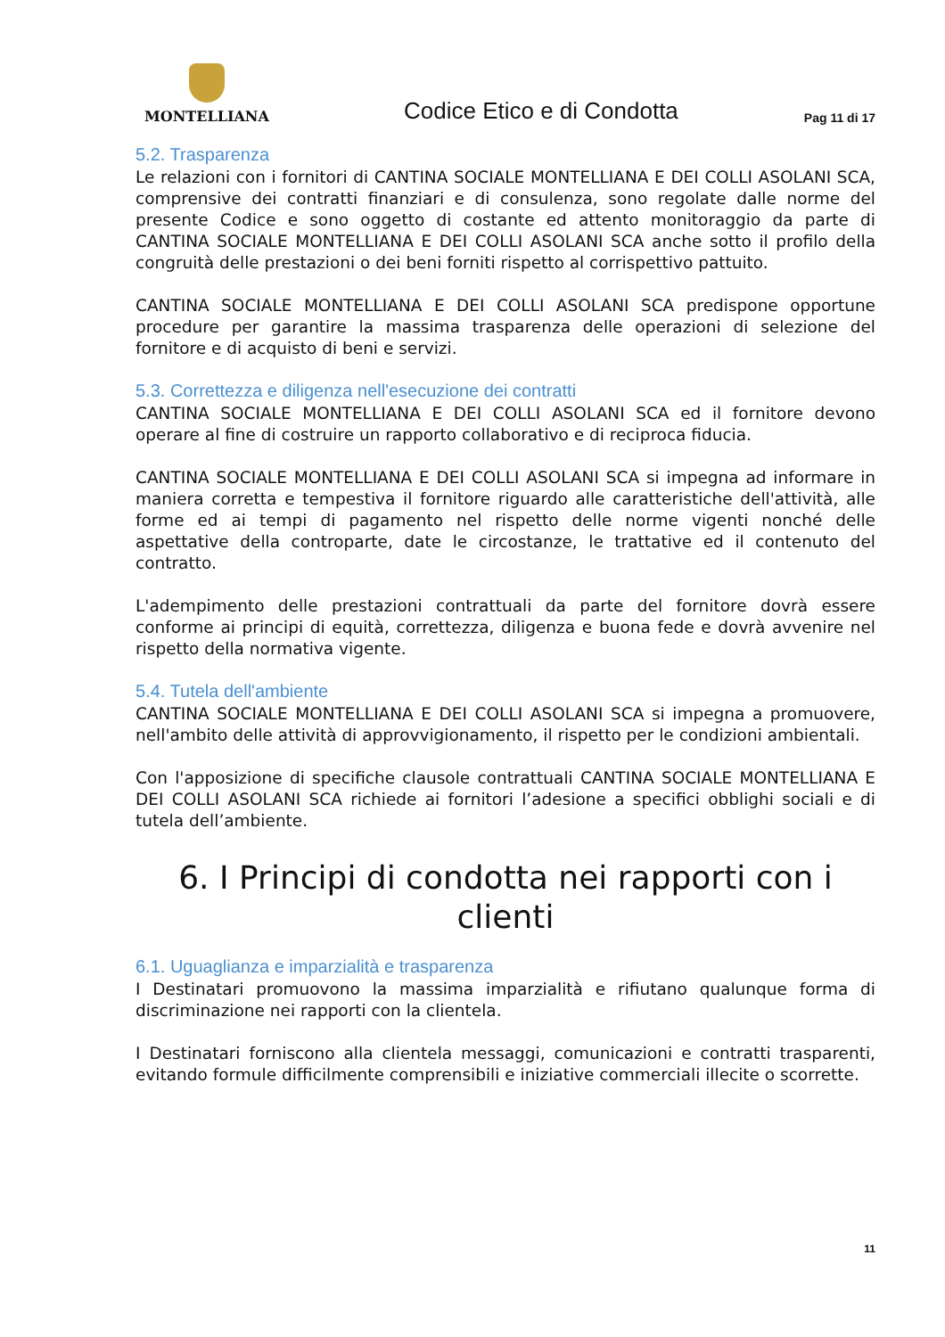MONTELLIANA
Codice Etico e di Condotta
Pag 11 di 17
5.2. Trasparenza
Le relazioni con i fornitori di CANTINA SOCIALE MONTELLIANA E DEI COLLI ASOLANI SCA, comprensive dei contratti finanziari e di consulenza, sono regolate dalle norme del presente Codice e sono oggetto di costante ed attento monitoraggio da parte di CANTINA SOCIALE MONTELLIANA E DEI COLLI ASOLANI SCA anche sotto il profilo della congruità delle prestazioni o dei beni forniti rispetto al corrispettivo pattuito.
CANTINA SOCIALE MONTELLIANA E DEI COLLI ASOLANI SCA predispone opportune procedure per garantire la massima trasparenza delle operazioni di selezione del fornitore e di acquisto di beni e servizi.
5.3. Correttezza e diligenza nell'esecuzione dei contratti
CANTINA SOCIALE MONTELLIANA E DEI COLLI ASOLANI SCA ed il fornitore devono operare al fine di costruire un rapporto collaborativo e di reciproca fiducia.
CANTINA SOCIALE MONTELLIANA E DEI COLLI ASOLANI SCA si impegna ad informare in maniera corretta e tempestiva il fornitore riguardo alle caratteristiche dell'attività, alle forme ed ai tempi di pagamento nel rispetto delle norme vigenti nonché delle aspettative della controparte, date le circostanze, le trattative ed il contenuto del contratto.
L'adempimento delle prestazioni contrattuali da parte del fornitore dovrà essere conforme ai principi di equità, correttezza, diligenza e buona fede e dovrà avvenire nel rispetto della normativa vigente.
5.4. Tutela dell'ambiente
CANTINA SOCIALE MONTELLIANA E DEI COLLI ASOLANI SCA si impegna a promuovere, nell'ambito delle attività di approvvigionamento, il rispetto per le condizioni ambientali.
Con l'apposizione di specifiche clausole contrattuali CANTINA SOCIALE MONTELLIANA E DEI COLLI ASOLANI SCA richiede ai fornitori l’adesione a specifici obblighi sociali e di tutela dell’ambiente.
6. I Principi di condotta nei rapporti con i clienti
6.1. Uguaglianza e imparzialità e trasparenza
I Destinatari promuovono la massima imparzialità e rifiutano qualunque forma di discriminazione nei rapporti con la clientela.
I Destinatari forniscono alla clientela messaggi, comunicazioni e contratti trasparenti, evitando formule difficilmente comprensibili e iniziative commerciali illecite o scorrette.
11